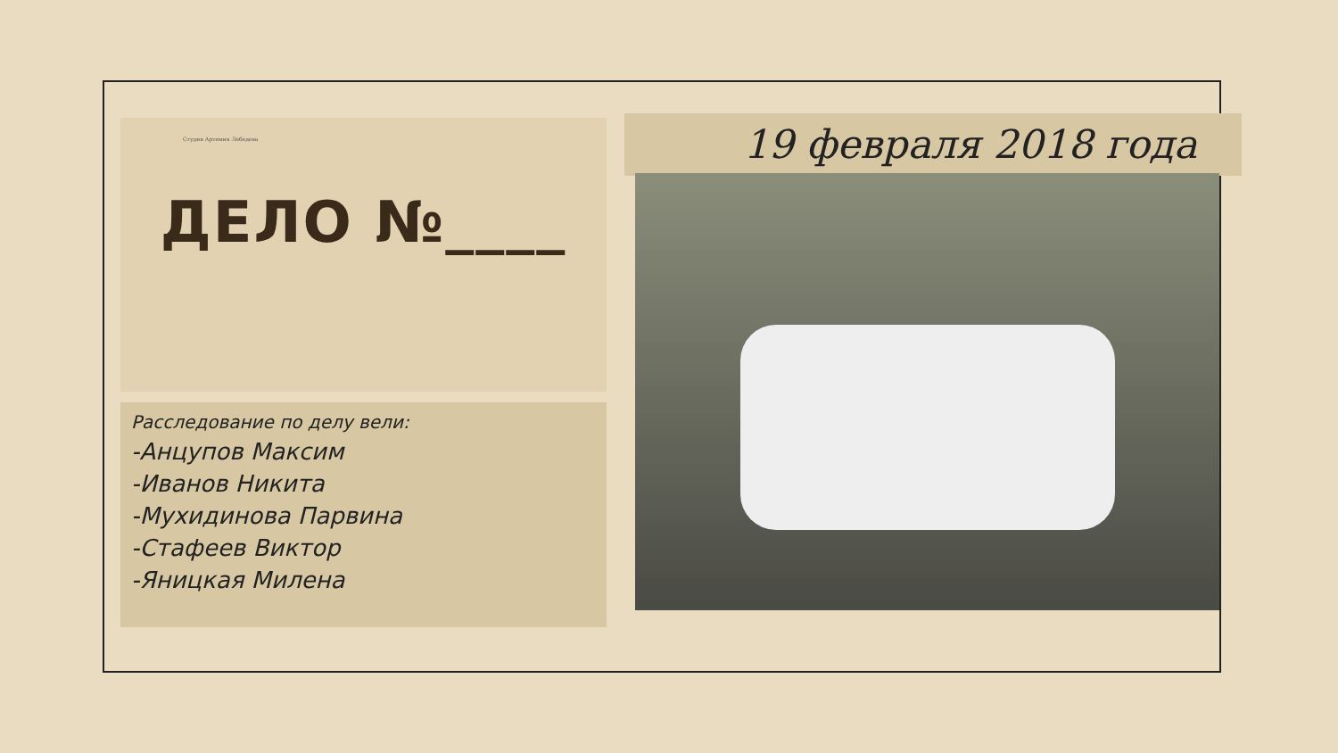Студия Артемия Лебедева
ДЕЛО №____
Расследование по делу вели:
-Анцупов Максим
-Иванов Никита
-Мухидинова Парвина
-Стафеев Виктор
-Яницкая Милена
19 февраля 2018 года